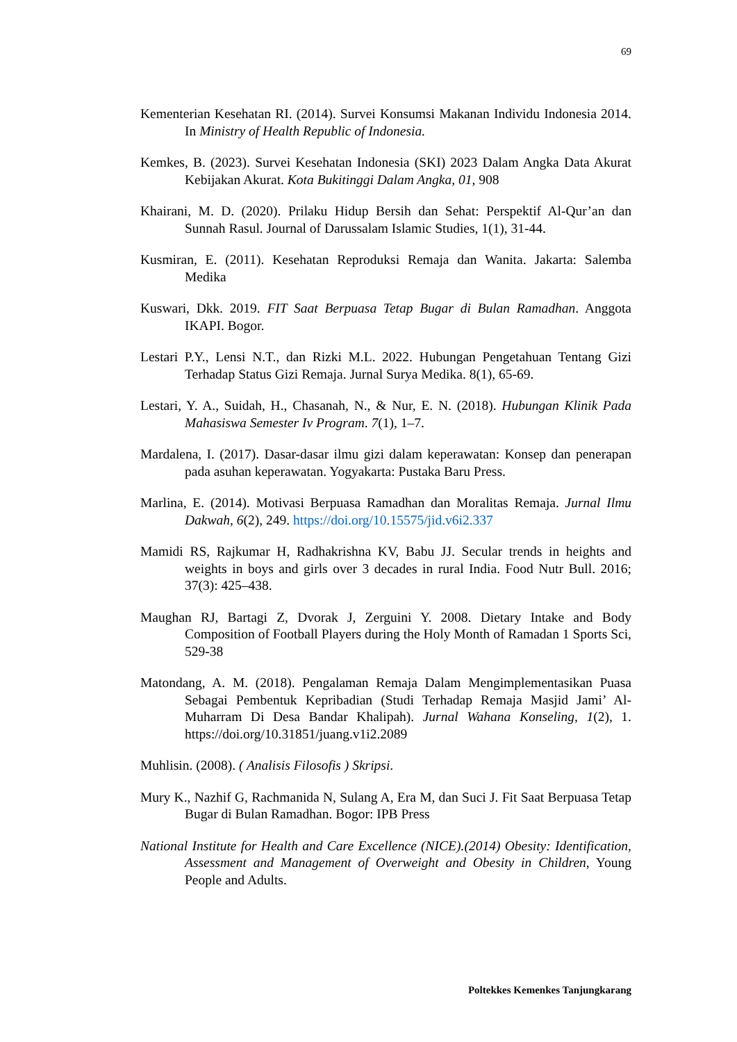69
Kementerian Kesehatan RI. (2014). Survei Konsumsi Makanan Individu Indonesia 2014. In Ministry of Health Republic of Indonesia.
Kemkes, B. (2023). Survei Kesehatan Indonesia (SKI) 2023 Dalam Angka Data Akurat Kebijakan Akurat. Kota Bukitinggi Dalam Angka, 01, 908
Khairani, M. D. (2020). Prilaku Hidup Bersih dan Sehat: Perspektif Al-Qur’an dan Sunnah Rasul. Journal of Darussalam Islamic Studies, 1(1), 31-44.
Kusmiran, E. (2011). Kesehatan Reproduksi Remaja dan Wanita. Jakarta: Salemba Medika
Kuswari, Dkk. 2019. FIT Saat Berpuasa Tetap Bugar di Bulan Ramadhan. Anggota IKAPI. Bogor.
Lestari P.Y., Lensi N.T., dan Rizki M.L. 2022. Hubungan Pengetahuan Tentang Gizi Terhadap Status Gizi Remaja. Jurnal Surya Medika. 8(1), 65-69.
Lestari, Y. A., Suidah, H., Chasanah, N., & Nur, E. N. (2018). Hubungan Klinik Pada Mahasiswa Semester Iv Program. 7(1), 1–7.
Mardalena, I. (2017). Dasar-dasar ilmu gizi dalam keperawatan: Konsep dan penerapan pada asuhan keperawatan. Yogyakarta: Pustaka Baru Press.
Marlina, E. (2014). Motivasi Berpuasa Ramadhan dan Moralitas Remaja. Jurnal Ilmu Dakwah, 6(2), 249. https://doi.org/10.15575/jid.v6i2.337
Mamidi RS, Rajkumar H, Radhakrishna KV, Babu JJ. Secular trends in heights and weights in boys and girls over 3 decades in rural India. Food Nutr Bull. 2016; 37(3): 425–438.
Maughan RJ, Bartagi Z, Dvorak J, Zerguini Y. 2008. Dietary Intake and Body Composition of Football Players during the Holy Month of Ramadan 1 Sports Sci, 529-38
Matondang, A. M. (2018). Pengalaman Remaja Dalam Mengimplementasikan Puasa Sebagai Pembentuk Kepribadian (Studi Terhadap Remaja Masjid Jami’ Al-Muharram Di Desa Bandar Khalipah). Jurnal Wahana Konseling, 1(2), 1. https://doi.org/10.31851/juang.v1i2.2089
Muhlisin. (2008). ( Analisis Filosofis ) Skripsi.
Mury K., Nazhif G, Rachmanida N, Sulang A, Era M, dan Suci J. Fit Saat Berpuasa Tetap Bugar di Bulan Ramadhan. Bogor: IPB Press
National Institute for Health and Care Excellence (NICE).(2014) Obesity: Identification, Assessment and Management of Overweight and Obesity in Children, Young People and Adults.
Poltekkes Kemenkes Tanjungkarang